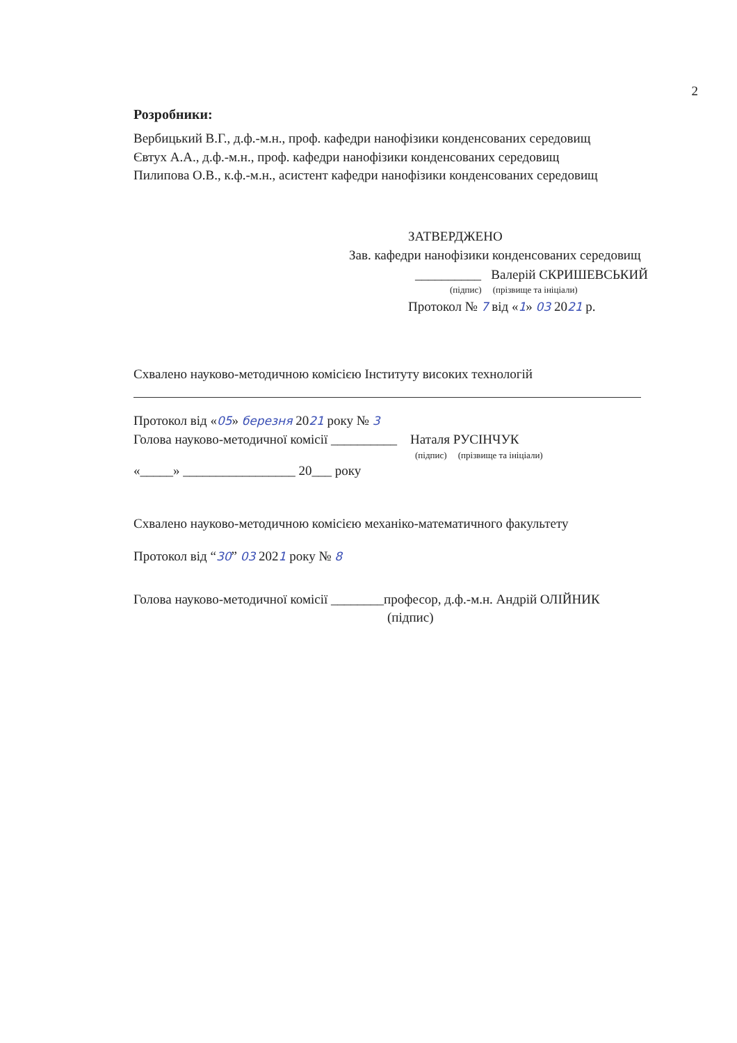2
Розробники:
Вербицький В.Г., д.ф.-м.н., проф. кафедри нанофізики конденсованих середовищ
Євтух А.А., д.ф.-м.н., проф. кафедри нанофізики конденсованих середовищ
Пилипова О.В., к.ф.-м.н., асистент кафедри нанофізики конденсованих середовищ
ЗАТВЕРДЖЕНО
Зав. кафедри нанофізики конденсованих середовищ
__________ Валерій СКРИШЕВСЬКИЙ
(підпис) (прізвище та ініціали)
Протокол № 7 від «1» 03 2021 р.
Схвалено науково-методичною комісією Інституту високих технологій
Протокол від «05» березня 2021 року № 3
Голова науково-методичної комісії __________ Наталя РУСІНЧУК
(підпис) (прізвище та ініціали)
«_____» _________________ 20___ року
Схвалено науково-методичною комісією механіко-математичного факультету
Протокол від “30” 03 2021 року № 8
Голова науково-методичної комісії ________професор, д.ф.-м.н. Андрій ОЛІЙНИК
(підпис)